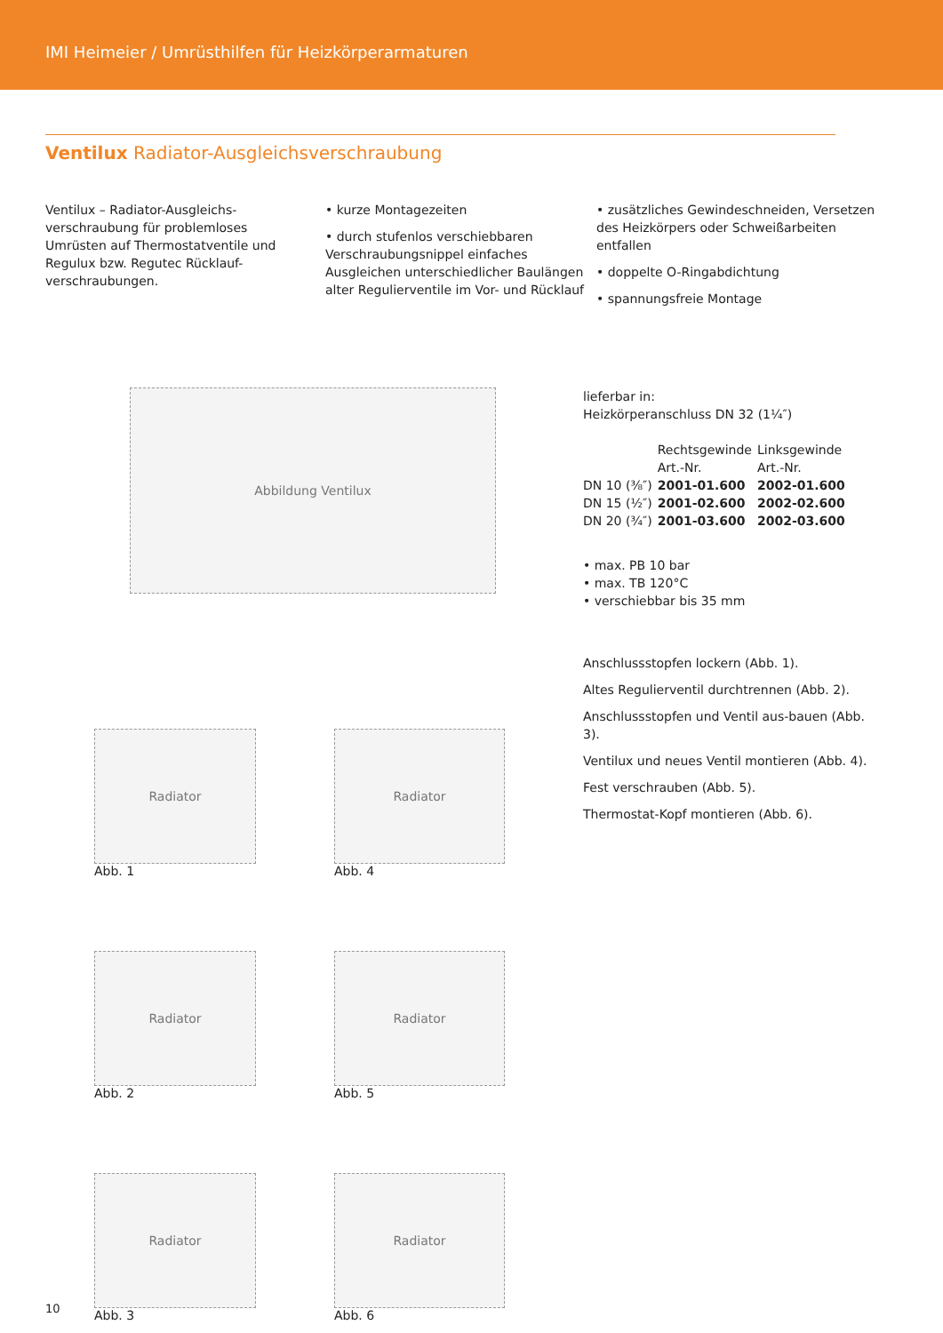IMI Heimeier / Umrüsthilfen für Heizkörperarmaturen
Ventilux Radiator-Ausgleichsverschraubung
Ventilux – Radiator-Ausgleichs-verschraubung für problemloses Umrüsten auf Thermostatventile und Regulux bzw. Regutec Rücklauf-verschraubungen.
• kurze Montagezeiten
• durch stufenlos verschiebbaren Verschraubungsnippel einfaches Ausgleichen unterschiedlicher Baulängen alter Regulierventile im Vor- und Rücklauf
• zusätzliches Gewindeschneiden, Versetzen des Heizkörpers oder Schweißarbeiten entfallen
• doppelte O-Ringabdichtung
• spannungsfreie Montage
Abbildung Ventilux
Radiator
Abb. 1
Radiator
Abb. 4
Radiator
Abb. 2
Radiator
Abb. 5
Radiator
Abb. 3
Radiator
Abb. 6
lieferbar in:
Heizkörperanschluss DN 32 (1¼″)
| | Rechtsgewinde Art.-Nr. | Linksgewinde Art.-Nr. |
| --- | --- | --- |
| DN 10 (⅜″) | 2001-01.600 | 2002-01.600 |
| DN 15 (½″) | 2001-02.600 | 2002-02.600 |
| DN 20 (¾″) | 2001-03.600 | 2002-03.600 |
• max. PB 10 bar
• max. TB 120°C
• verschiebbar bis 35 mm
Anschlussstopfen lockern (Abb. 1).
Altes Regulierventil durchtrennen (Abb. 2).
Anschlussstopfen und Ventil aus-bauen (Abb. 3).
Ventilux und neues Ventil montieren (Abb. 4).
Fest verschrauben (Abb. 5).
Thermostat-Kopf montieren (Abb. 6).
10